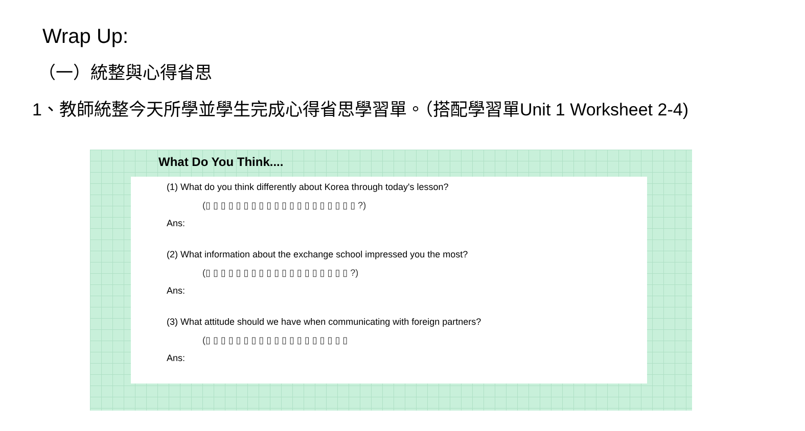Wrap Up:
（一）統整與心得省思
1、教師統整今天所學並學生完成心得省思學習單。（搭配學習單Unit 1 Worksheet 2-4)
What Do You Think....
(1) What do you think differently about Korea through today's lesson?
(▯ ▯ ▯ ▯ ▯ ▯ ▯ ▯ ▯ ▯ ▯ ▯ ▯ ▯ ▯ ▯ ▯ ▯ ▯ ▯ ?)
Ans:
(2) What information about the exchange school impressed you the most?
(▯ ▯ ▯ ▯ ▯ ▯ ▯ ▯ ▯ ▯ ▯ ▯ ▯ ▯ ▯ ▯ ▯ ▯ ▯ ?)
Ans:
(3) What attitude should we have when communicating with foreign partners?
(▯ ▯ ▯ ▯ ▯ ▯ ▯ ▯ ▯ ▯ ▯ ▯ ▯ ▯ ▯ ▯ ▯ ▯ ▯
Ans: